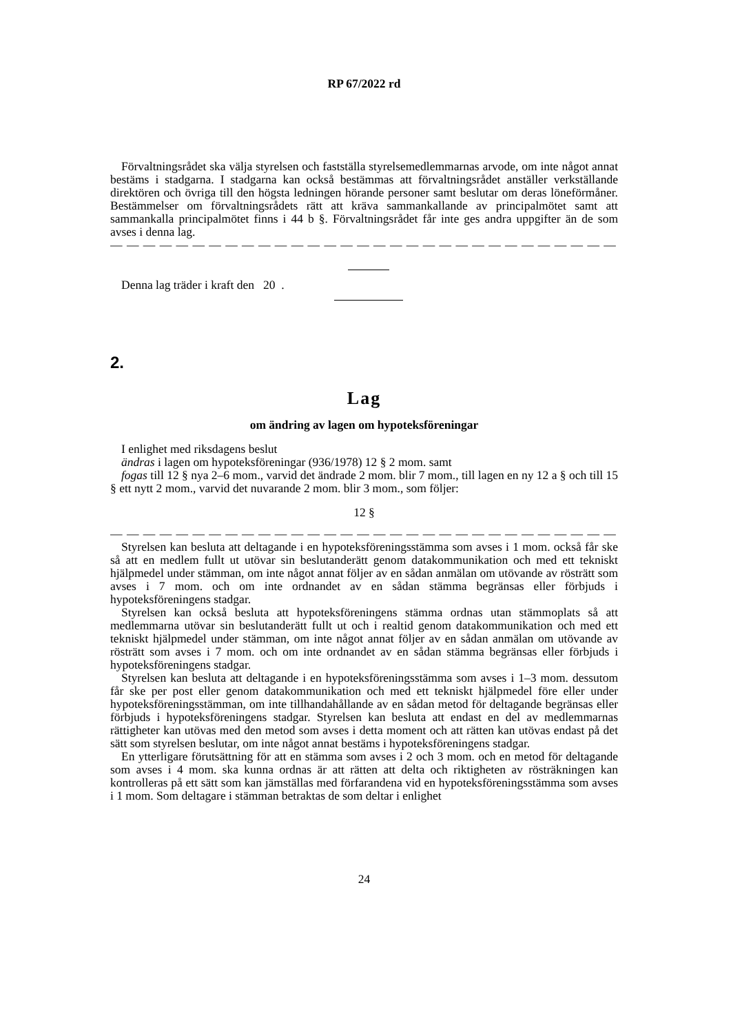RP 67/2022 rd
Förvaltningsrådet ska välja styrelsen och fastställa styrelsemedlemmarnas arvode, om inte något annat bestäms i stadgarna. I stadgarna kan också bestämmas att förvaltningsrådet anställer verkställande direktören och övriga till den högsta ledningen hörande personer samt beslutar om deras löneförmåner. Bestämmelser om förvaltningsrådets rätt att kräva sammankallande av principalmötet samt att sammankalla principalmötet finns i 44 b §. Förvaltningsrådet får inte ges andra uppgifter än de som avses i denna lag.
— — — — — — — — — — — — — — — — — — — — — — — — — — — — — — —
Denna lag träder i kraft den 20 .
2.
Lag
om ändring av lagen om hypoteksföreningar
I enlighet med riksdagens beslut
ändras i lagen om hypoteksföreningar (936/1978) 12 § 2 mom. samt
fogas till 12 § nya 2–6 mom., varvid det ändrade 2 mom. blir 7 mom., till lagen en ny 12 a § och till 15 § ett nytt 2 mom., varvid det nuvarande 2 mom. blir 3 mom., som följer:
12 §
— — — — — — — — — — — — — — — — — — — — — — — — — — — — — — —
Styrelsen kan besluta att deltagande i en hypoteksföreningsstämma som avses i 1 mom. också får ske så att en medlem fullt ut utövar sin beslutanderätt genom datakommunikation och med ett tekniskt hjälpmedel under stämman, om inte något annat följer av en sådan anmälan om utövande av rösträtt som avses i 7 mom. och om inte ordnandet av en sådan stämma begränsas eller förbjuds i hypoteksföreningens stadgar.
Styrelsen kan också besluta att hypoteksföreningens stämma ordnas utan stämmoplats så att medlemmarna utövar sin beslutanderätt fullt ut och i realtid genom datakommunikation och med ett tekniskt hjälpmedel under stämman, om inte något annat följer av en sådan anmälan om utövande av rösträtt som avses i 7 mom. och om inte ordnandet av en sådan stämma begränsas eller förbjuds i hypoteksföreningens stadgar.
Styrelsen kan besluta att deltagande i en hypoteksföreningsstämma som avses i 1–3 mom. dessutom får ske per post eller genom datakommunikation och med ett tekniskt hjälpmedel före eller under hypoteksföreningsstämman, om inte tillhandahållande av en sådan metod för deltagande begränsas eller förbjuds i hypoteksföreningens stadgar. Styrelsen kan besluta att endast en del av medlemmarnas rättigheter kan utövas med den metod som avses i detta moment och att rätten kan utövas endast på det sätt som styrelsen beslutar, om inte något annat bestäms i hypoteksföreningens stadgar.
En ytterligare förutsättning för att en stämma som avses i 2 och 3 mom. och en metod för deltagande som avses i 4 mom. ska kunna ordnas är att rätten att delta och riktigheten av rösträkningen kan kontrolleras på ett sätt som kan jämställas med förfarandena vid en hypoteksföreningsstämma som avses i 1 mom. Som deltagare i stämman betraktas de som deltar i enlighet
24